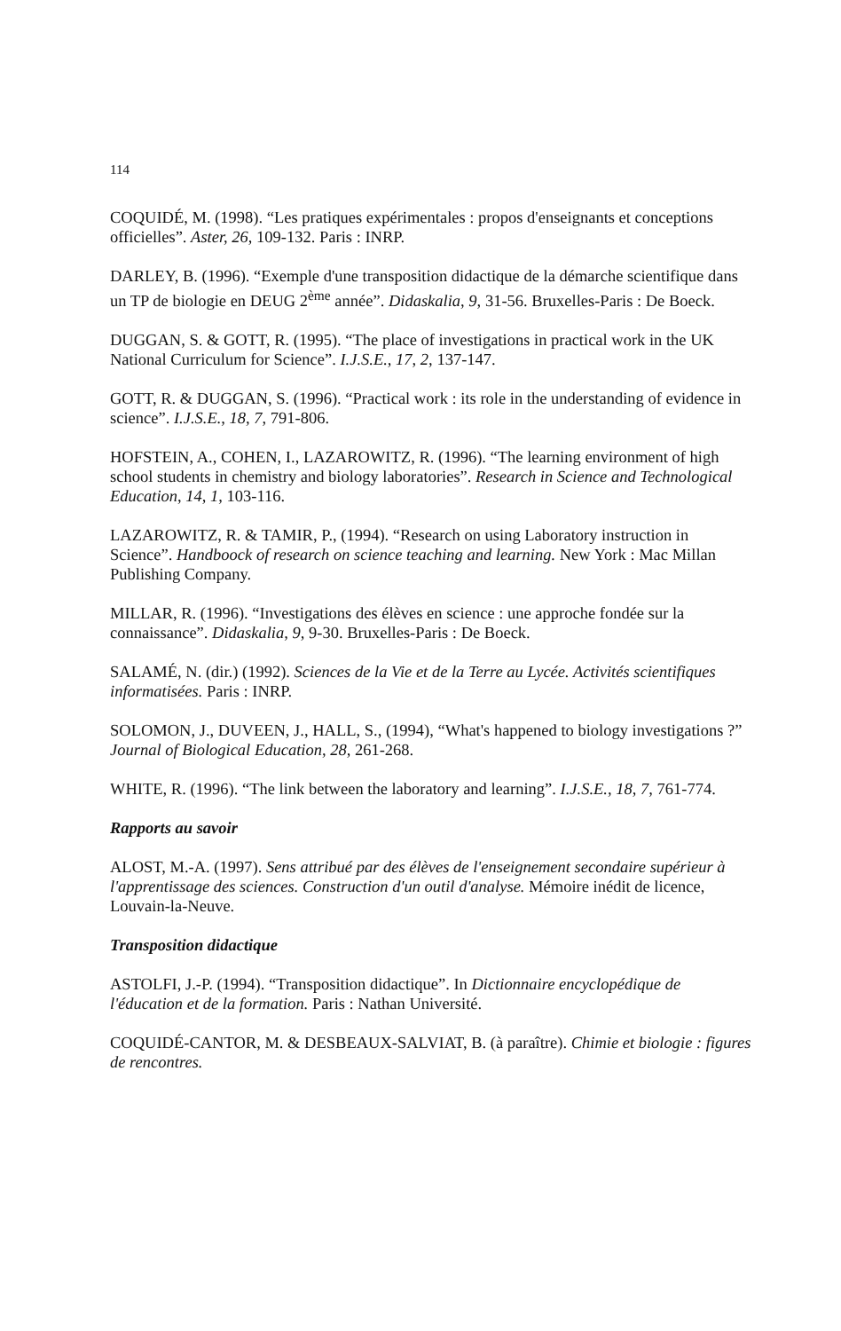114
COQUIDÉ, M. (1998). “Les pratiques expérimentales : propos d'enseignants et conceptions officielles”. Aster, 26, 109-132. Paris : INRP.
DARLEY, B. (1996). “Exemple d'une transposition didactique de la démarche scientifique dans un TP de biologie en DEUG 2<sup>ème</sup> année”. Didaskalia, 9, 31-56. Bruxelles-Paris : De Boeck.
DUGGAN, S. & GOTT, R. (1995). “The place of investigations in practical work in the UK National Curriculum for Science”. I.J.S.E., 17, 2, 137-147.
GOTT, R. & DUGGAN, S. (1996). “Practical work : its role in the understanding of evidence in science”. I.J.S.E., 18, 7, 791-806.
HOFSTEIN, A., COHEN, I., LAZAROWITZ, R. (1996). “The learning environment of high school students in chemistry and biology laboratories”. Research in Science and Technological Education, 14, 1, 103-116.
LAZAROWITZ, R. & TAMIR, P., (1994). “Research on using Laboratory instruction in Science”. Handboock of research on science teaching and learning. New York : Mac Millan Publishing Company.
MILLAR, R. (1996). “Investigations des élèves en science : une approche fondée sur la connaissance”. Didaskalia, 9, 9-30. Bruxelles-Paris : De Boeck.
SALAMÉ, N. (dir.) (1992). Sciences de la Vie et de la Terre au Lycée. Activités scientifiques informatisées. Paris : INRP.
SOLOMON, J., DUVEEN, J., HALL, S., (1994), “What's happened to biology investigations ?” Journal of Biological Education, 28, 261-268.
WHITE, R. (1996). “The link between the laboratory and learning”. I.J.S.E., 18, 7, 761-774.
Rapports au savoir
ALOST, M.-A. (1997). Sens attribué par des élèves de l'enseignement secondaire supérieur à l'apprentissage des sciences. Construction d'un outil d'analyse. Mémoire inédit de licence, Louvain-la-Neuve.
Transposition didactique
ASTOLFI, J.-P. (1994). “Transposition didactique”. In Dictionnaire encyclopédique de l'éducation et de la formation. Paris : Nathan Université.
COQUIDÉ-CANTOR, M. & DESBEAUX-SALVIAT, B. (à paraître). Chimie et biologie : figures de rencontres.